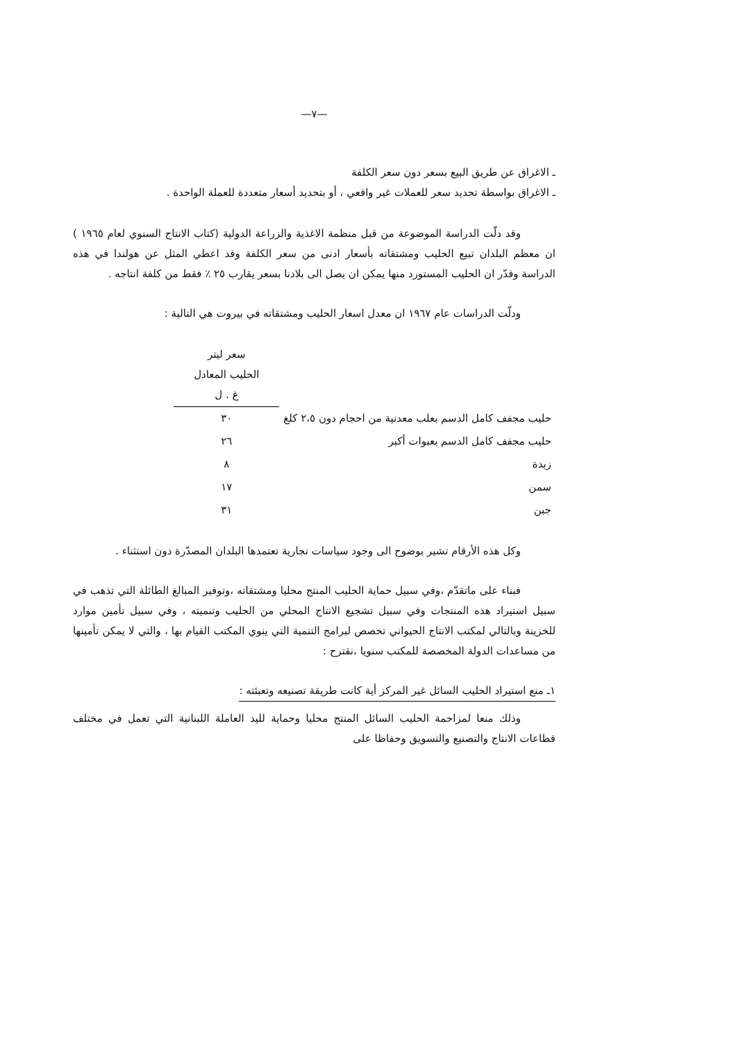—٧—
ـ الاغراق عن طريق البيع بسعر دون سعر الكلفة
ـ الاغراق بواسطة تحديد سعر للعملات غير واقعي ، أو بتحديد أسعار متعددة للعملة الواحدة .
وقد دلّت الدراسة الموضوعة من قبل منظمة الاغذية والزراعة الدولية (كتاب الانتاج السنوي لعام ١٩٦٥ ) ان معظم البلدان تبيع الحليب ومشتقاته بأسعار ادنى من سعر الكلفة وقد اعطي المثل عن هولندا في هذه الدراسة وقدّر ان الحليب المستورد منها يمكن ان يصل الى بلادنا بسعر يقارب ٢٥ ٪ فقط من كلفة انتاجه .
ودلّت الدراسات عام ١٩٦٧ ان معدل اسعار الحليب ومشتقاته في بيروت هي التالية :
| | سعر ليتر الحليب المعادل غ . ل |
| حليب مجفف كامل الدسم بعلب معدنية من احجام دون ٢،٥ كلغ | ٣٠ |
| حليب مجفف كامل الدسم بعبوات أكبر | ٢٦ |
| زبدة | ٨ |
| سمن | ١٧ |
| جبن | ٣١ |
وكل هذه الأرقام تشير بوضوح الى وجود سياسات تجارية تعتمدها البلدان المصدّرة دون استثناء .
فبناء على ماتقدّم ،وفي سبيل حماية الحليب المنتج محليا ومشتقاته ،وتوفير المبالغ الطائلة التي تذهب في سبيل استيراد هذه المنتجات وفي سبيل تشجيع الانتاج المحلي من الحليب وتنميته ، وفي سبيل تأمين موارد للخزينة وبالتالي لمكتب الانتاج الحيواني تخصص لبرامج التنمية التي ينوي المكتب القيام بها ، والتي لا يمكن تأمينها من مساعدات الدولة المخصصة للمكتب سنويا ،نقترح :
١ـ منع استيراد الحليب السائل غير المركز أية كانت طريقة تصنيعه وتعبئته :
وذلك منعا لمزاحمة الحليب السائل المنتج محليا وحماية لليد العاملة اللبنانية التي تعمل في مختلف قطاعات الانتاج والتصنيع والتسويق وحفاظا على